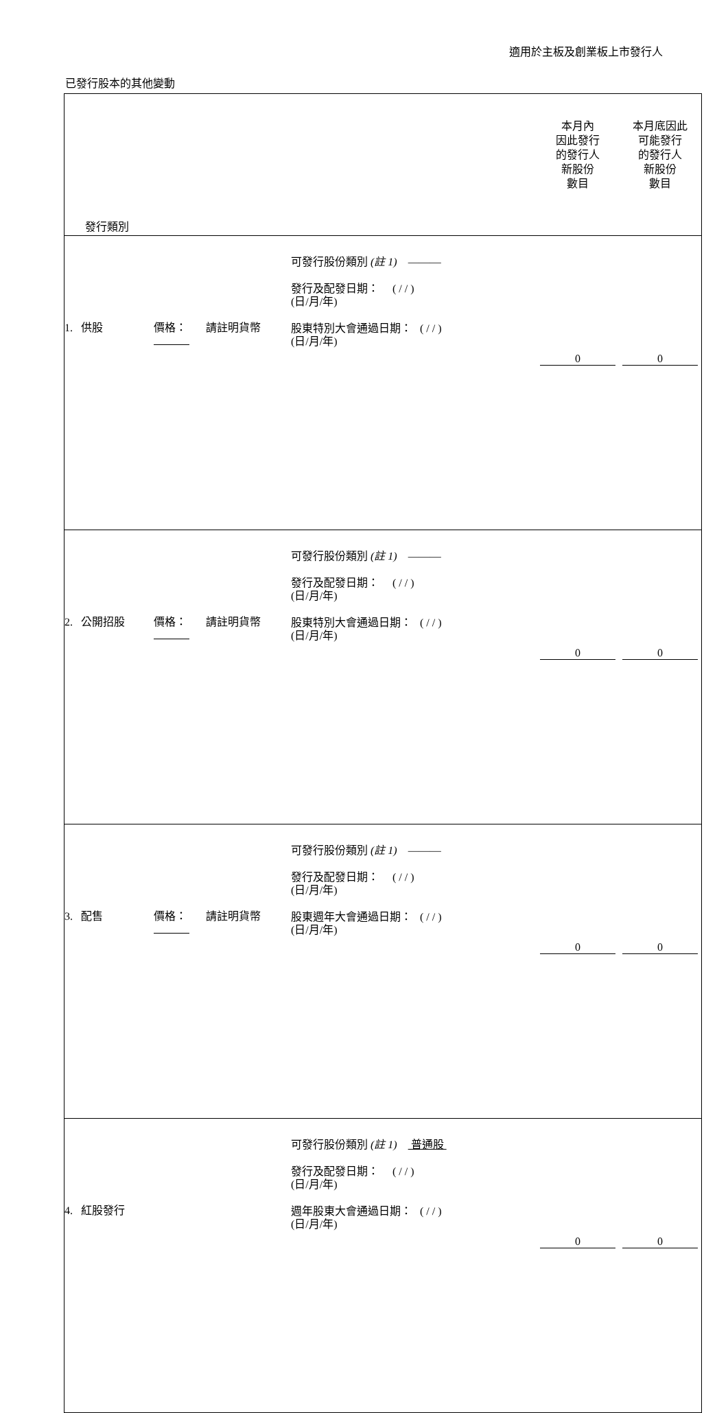適用於主板及創業板上市發行人
已發行股本的其他變動
| 發行類別 | | | 本月內 因此發行 的發行人 新股份 數目 | 本月底因此 可能發行 的發行人 新股份 數目 |
| 1. 供股 | 價格： 請註明貨幣 | 可發行股份類別 (註 1) ——— 發行及配發日期： ( / / ) (日/月/年) 股東特別大會通過日期： ( / / ) (日/月/年) | 0 | 0 |
| 2. 公開招股 | 價格： 請註明貨幣 | 可發行股份類別 (註 1) ——— 發行及配發日期： ( / / ) (日/月/年) 股東特別大會通過日期： ( / / ) (日/月/年) | 0 | 0 |
| 3. 配售 | 價格： 請註明貨幣 | 可發行股份類別 (註 1) ——— 發行及配發日期： ( / / ) (日/月/年) 股東週年大會通過日期： ( / / ) (日/月/年) | 0 | 0 |
| 4. 紅股發行 | | 可發行股份類別 (註 1) 普通股 發行及配發日期： ( / / ) (日/月/年) 週年股東大會通過日期： ( / / ) (日/月/年) | 0 | 0 |